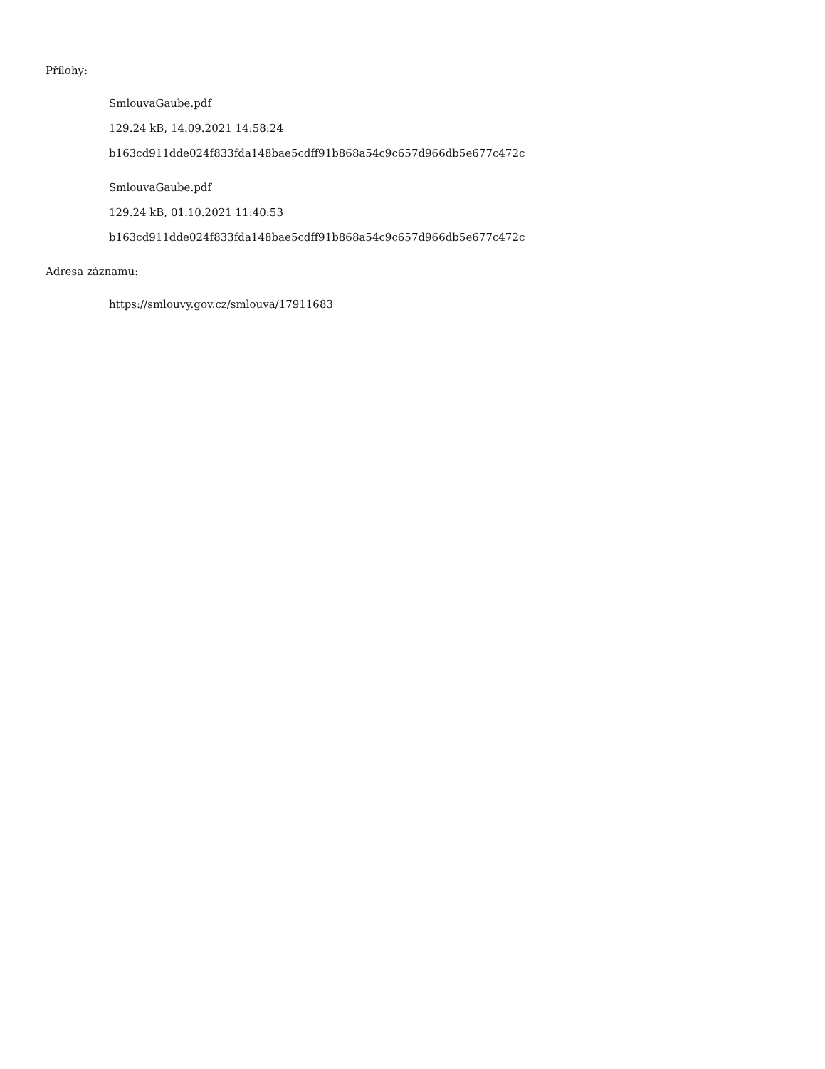Přílohy:
SmlouvaGaube.pdf
129.24 kB, 14.09.2021 14:58:24
b163cd911dde024f833fda148bae5cdff91b868a54c9c657d966db5e677c472c
SmlouvaGaube.pdf
129.24 kB, 01.10.2021 11:40:53
b163cd911dde024f833fda148bae5cdff91b868a54c9c657d966db5e677c472c
Adresa záznamu:
https://smlouvy.gov.cz/smlouva/17911683